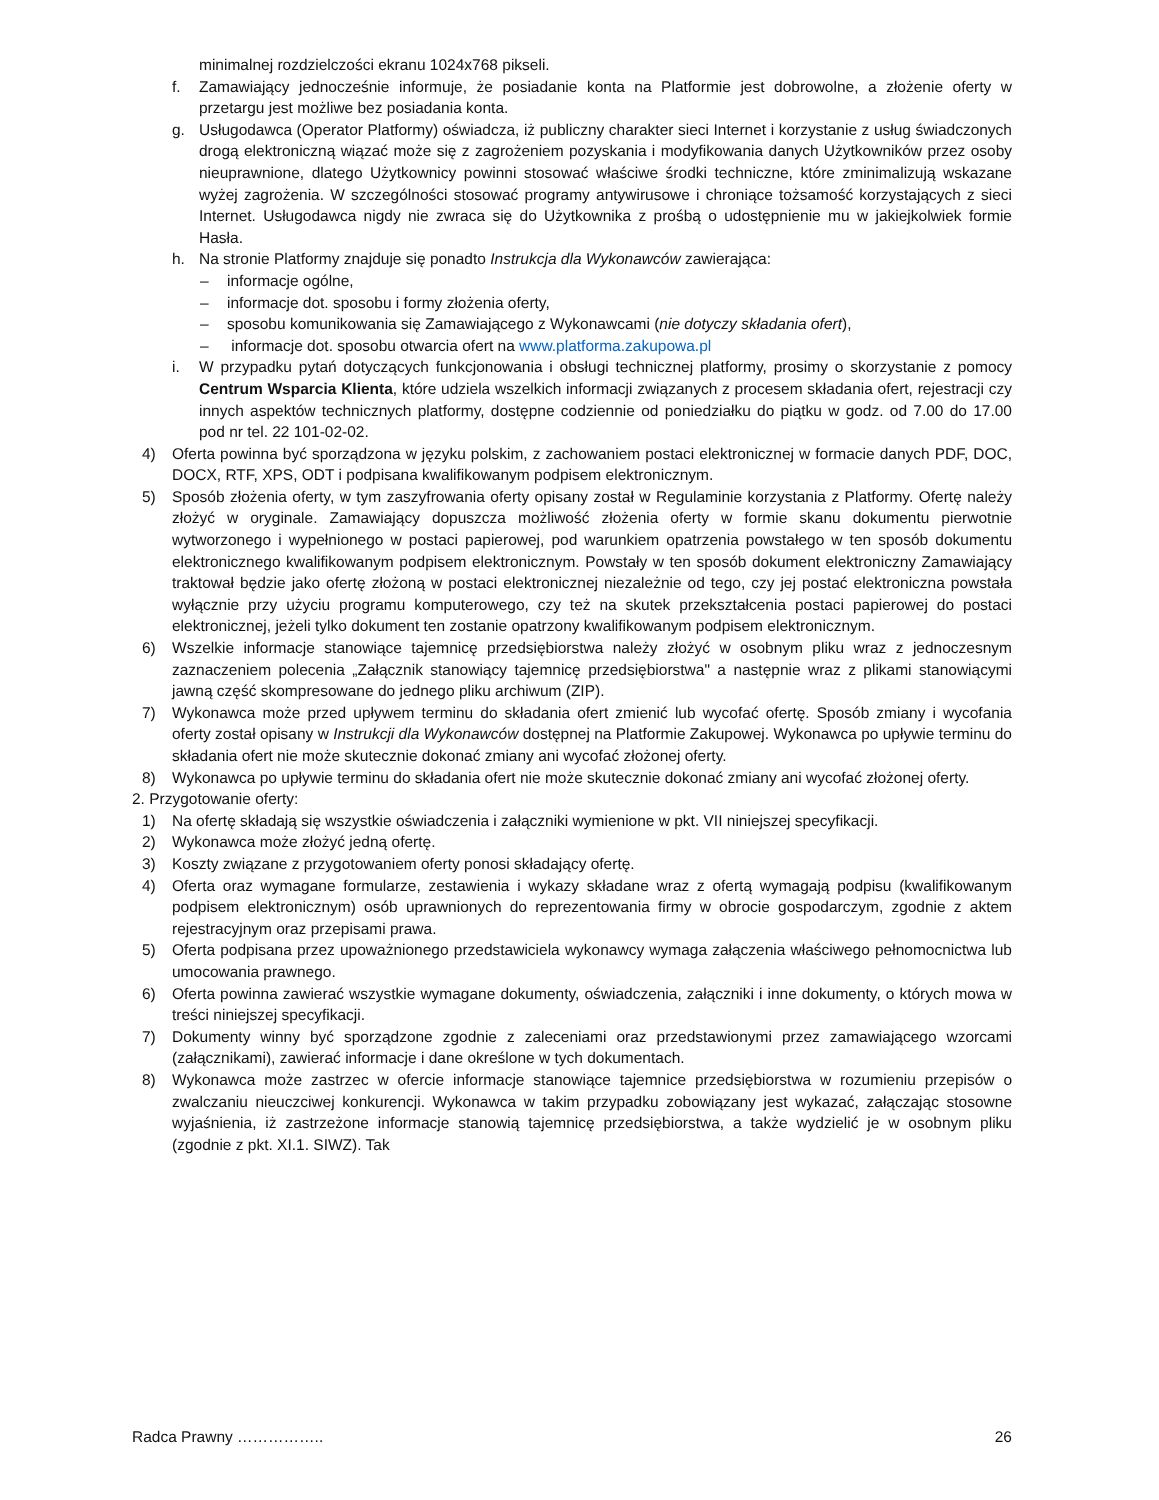minimalnej rozdzielczości ekranu 1024x768 pikseli.
f. Zamawiający jednocześnie informuje, że posiadanie konta na Platformie jest dobrowolne, a złożenie oferty w przetargu jest możliwe bez posiadania konta.
g. Usługodawca (Operator Platformy) oświadcza, iż publiczny charakter sieci Internet i korzystanie z usług świadczonych drogą elektroniczną wiązać może się z zagrożeniem pozyskania i modyfikowania danych Użytkowników przez osoby nieuprawnione, dlatego Użytkownicy powinni stosować właściwe środki techniczne, które zminimalizują wskazane wyżej zagrożenia. W szczególności stosować programy antywirusowe i chroniące tożsamość korzystających z sieci Internet. Usługodawca nigdy nie zwraca się do Użytkownika z prośbą o udostępnienie mu w jakiejkolwiek formie Hasła.
h. Na stronie Platformy znajduje się ponadto Instrukcja dla Wykonawców zawierająca:
– informacje ogólne,
– informacje dot. sposobu i formy złożenia oferty,
– sposobu komunikowania się Zamawiającego z Wykonawcami (nie dotyczy składania ofert),
– informacje dot. sposobu otwarcia ofert na www.platforma.zakupowa.pl
i. W przypadku pytań dotyczących funkcjonowania i obsługi technicznej platformy, prosimy o skorzystanie z pomocy Centrum Wsparcia Klienta, które udziela wszelkich informacji związanych z procesem składania ofert, rejestracji czy innych aspektów technicznych platformy, dostępne codziennie od poniedziałku do piątku w godz. od 7.00 do 17.00 pod nr tel. 22 101-02-02.
4) Oferta powinna być sporządzona w języku polskim, z zachowaniem postaci elektronicznej w formacie danych PDF, DOC, DOCX, RTF, XPS, ODT i podpisana kwalifikowanym podpisem elektronicznym.
5) Sposób złożenia oferty, w tym zaszyfrowania oferty opisany został w Regulaminie korzystania z Platformy. Ofertę należy złożyć w oryginale. Zamawiający dopuszcza możliwość złożenia oferty w formie skanu dokumentu pierwotnie wytworzonego i wypełnionego w postaci papierowej, pod warunkiem opatrzenia powstałego w ten sposób dokumentu elektronicznego kwalifikowanym podpisem elektronicznym. Powstały w ten sposób dokument elektroniczny Zamawiający traktował będzie jako ofertę złożoną w postaci elektronicznej niezależnie od tego, czy jej postać elektroniczna powstała wyłącznie przy użyciu programu komputerowego, czy też na skutek przekształcenia postaci papierowej do postaci elektronicznej, jeżeli tylko dokument ten zostanie opatrzony kwalifikowanym podpisem elektronicznym.
6) Wszelkie informacje stanowiące tajemnicę przedsiębiorstwa należy złożyć w osobnym pliku wraz z jednoczesnym zaznaczeniem polecenia „Załącznik stanowiący tajemnicę przedsiębiorstwa" a następnie wraz z plikami stanowiącymi jawną część skompresowane do jednego pliku archiwum (ZIP).
7) Wykonawca może przed upływem terminu do składania ofert zmienić lub wycofać ofertę. Sposób zmiany i wycofania oferty został opisany w Instrukcji dla Wykonawców dostępnej na Platformie Zakupowej. Wykonawca po upływie terminu do składania ofert nie może skutecznie dokonać zmiany ani wycofać złożonej oferty.
8) Wykonawca po upływie terminu do składania ofert nie może skutecznie dokonać zmiany ani wycofać złożonej oferty.
2. Przygotowanie oferty:
1) Na ofertę składają się wszystkie oświadczenia i załączniki wymienione w pkt. VII niniejszej specyfikacji.
2) Wykonawca może złożyć jedną ofertę.
3) Koszty związane z przygotowaniem oferty ponosi składający ofertę.
4) Oferta oraz wymagane formularze, zestawienia i wykazy składane wraz z ofertą wymagają podpisu (kwalifikowanym podpisem elektronicznym) osób uprawnionych do reprezentowania firmy w obrocie gospodarczym, zgodnie z aktem rejestracyjnym oraz przepisami prawa.
5) Oferta podpisana przez upoważnionego przedstawiciela wykonawcy wymaga załączenia właściwego pełnomocnictwa lub umocowania prawnego.
6) Oferta powinna zawierać wszystkie wymagane dokumenty, oświadczenia, załączniki i inne dokumenty, o których mowa w treści niniejszej specyfikacji.
7) Dokumenty winny być sporządzone zgodnie z zaleceniami oraz przedstawionymi przez zamawiającego wzorcami (załącznikami), zawierać informacje i dane określone w tych dokumentach.
8) Wykonawca może zastrzec w ofercie informacje stanowiące tajemnice przedsiębiorstwa w rozumieniu przepisów o zwalczaniu nieuczciwej konkurencji. Wykonawca w takim przypadku zobowiązany jest wykazać, załączając stosowne wyjaśnienia, iż zastrzeżone informacje stanowią tajemnicę przedsiębiorstwa, a także wydzielić je w osobnym pliku (zgodnie z pkt. XI.1. SIWZ). Tak
Radca Prawny …………….. 26